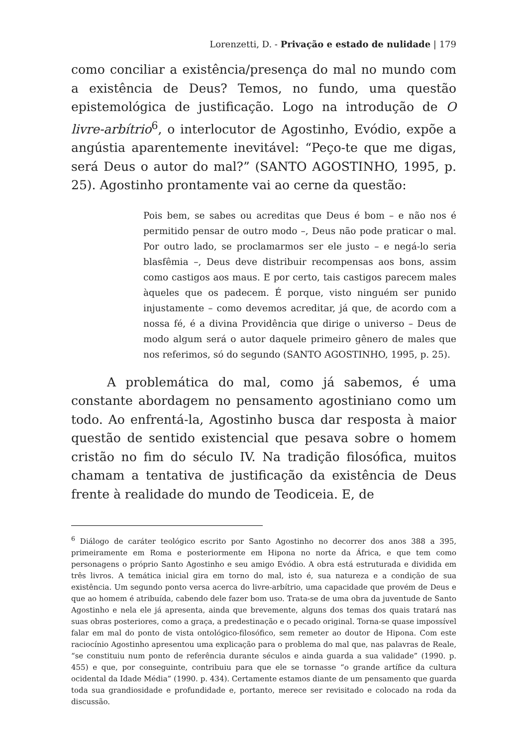Lorenzetti, D. - Privação e estado de nulidade | 179
como conciliar a existência/presença do mal no mundo com a existência de Deus? Temos, no fundo, uma questão epistemológica de justificação. Logo na introdução de O livre-arbítrio<sup>6</sup>, o interlocutor de Agostinho, Evódio, expõe a angústia aparentemente inevitável: “Peço-te que me digas, será Deus o autor do mal?” (SANTO AGOSTINHO, 1995, p. 25). Agostinho prontamente vai ao cerne da questão:
Pois bem, se sabes ou acreditas que Deus é bom – e não nos é permitido pensar de outro modo –, Deus não pode praticar o mal. Por outro lado, se proclamarmos ser ele justo – e negá-lo seria blasfêmia –, Deus deve distribuir recompensas aos bons, assim como castigos aos maus. E por certo, tais castigos parecem males àqueles que os padecem. É porque, visto ninguém ser punido injustamente – como devemos acreditar, já que, de acordo com a nossa fé, é a divina Providência que dirige o universo – Deus de modo algum será o autor daquele primeiro gênero de males que nos referimos, só do segundo (SANTO AGOSTINHO, 1995, p. 25).
A problemática do mal, como já sabemos, é uma constante abordagem no pensamento agostiniano como um todo. Ao enfrentá-la, Agostinho busca dar resposta à maior questão de sentido existencial que pesava sobre o homem cristão no fim do século IV. Na tradição filosófica, muitos chamam a tentativa de justificação da existência de Deus frente à realidade do mundo de Teodiceia. E, de
<sup>6</sup> Diálogo de caráter teológico escrito por Santo Agostinho no decorrer dos anos 388 a 395, primeiramente em Roma e posteriormente em Hipona no norte da África, e que tem como personagens o próprio Santo Agostinho e seu amigo Evódio. A obra está estruturada e dividida em três livros. A temática inicial gira em torno do mal, isto é, sua natureza e a condição de sua existência. Um segundo ponto versa acerca do livre-arbítrio, uma capacidade que provém de Deus e que ao homem é atribuída, cabendo dele fazer bom uso. Trata-se de uma obra da juventude de Santo Agostinho e nela ele já apresenta, ainda que brevemente, alguns dos temas dos quais tratará nas suas obras posteriores, como a graça, a predestinação e o pecado original. Torna-se quase impossível falar em mal do ponto de vista ontológico-filosófico, sem remeter ao doutor de Hipona. Com este raciocínio Agostinho apresentou uma explicação para o problema do mal que, nas palavras de Reale, “se constituiu num ponto de referência durante séculos e ainda guarda a sua validade” (1990. p. 455) e que, por conseguinte, contribuiu para que ele se tornasse “o grande artífice da cultura ocidental da Idade Média” (1990. p. 434). Certamente estamos diante de um pensamento que guarda toda sua grandiosidade e profundidade e, portanto, merece ser revisitado e colocado na roda da discussão.